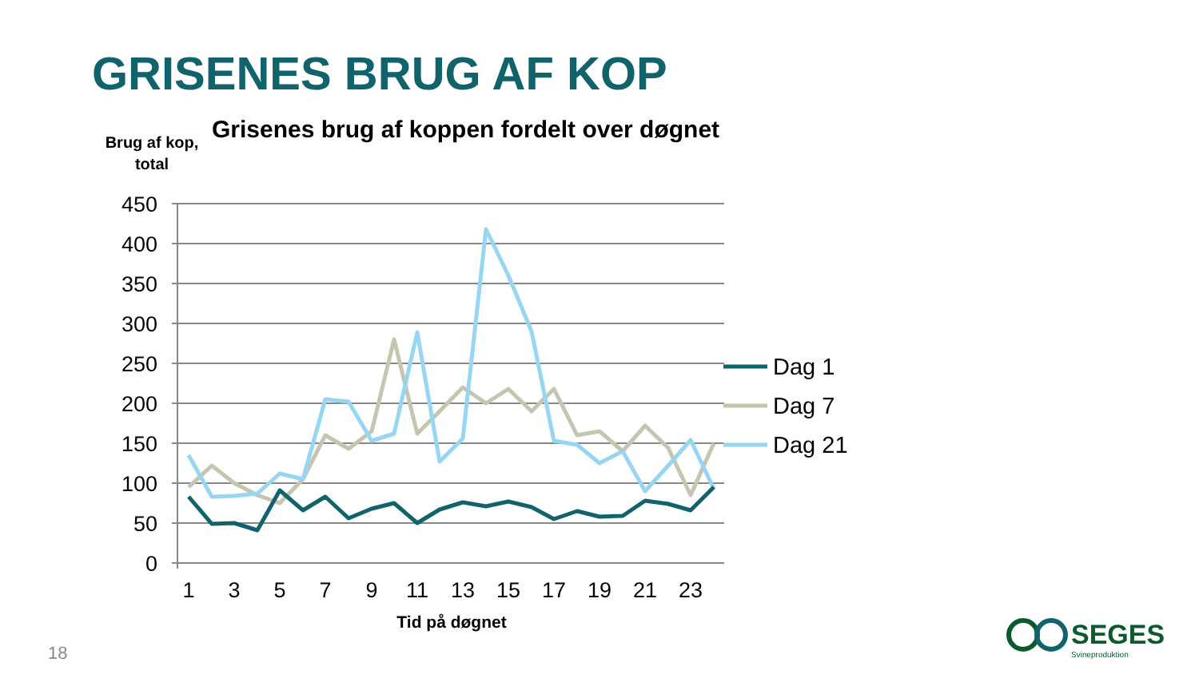GRISENES BRUG AF KOP
Grisenes brug af koppen fordelt over døgnet
Brug af kop,
total
450
400
350
300
250
200
150
100
50
0
1
3
5
7
9
11
13
15
17
19
21
23
Tid på døgnet
Dag 1
Dag 7
Dag 21
SEGES
Svineproduktion
18